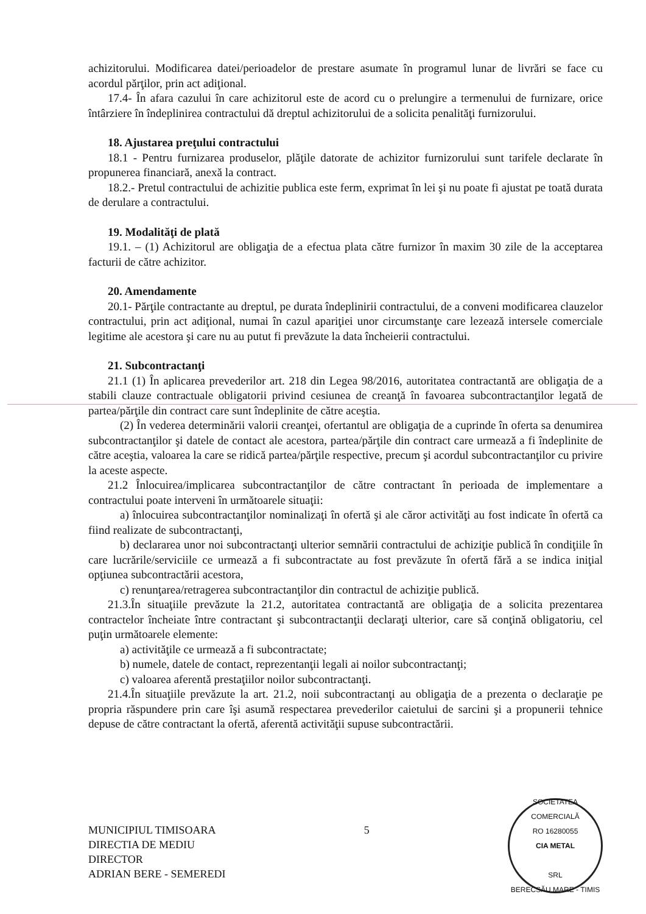achizitorului. Modificarea datei/perioadelor de prestare asumate în programul lunar de livrări se face cu acordul părţilor, prin act adiţional.
17.4- În afara cazului în care achizitorul este de acord cu o prelungire a termenului de furnizare, orice întârziere în îndeplinirea contractului dă dreptul achizitorului de a solicita penalităţi furnizorului.
18. Ajustarea preţului contractului
18.1 - Pentru furnizarea produselor, plăţile datorate de achizitor furnizorului sunt tarifele declarate în propunerea financiară, anexă la contract.
18.2.- Pretul contractului de achizitie publica este ferm, exprimat în lei şi nu poate fi ajustat pe toată durata de derulare a contractului.
19. Modalităţi de plată
19.1. – (1) Achizitorul are obligaţia de a efectua plata către furnizor în maxim 30 zile de la acceptarea facturii de către achizitor.
20. Amendamente
20.1- Părţile contractante au dreptul, pe durata îndeplinirii contractului, de a conveni modificarea clauzelor contractului, prin act adiţional, numai în cazul apariţiei unor circumstanţe care lezează intersele comerciale legitime ale acestora şi care nu au putut fi prevăzute la data încheierii contractului.
21. Subcontractanţi
21.1 (1) În aplicarea prevederilor art. 218 din Legea 98/2016, autoritatea contractantă are obligaţia de a stabili clauze contractuale obligatorii privind cesiunea de creanţă în favoarea subcontractanţilor legată de partea/părţile din contract care sunt îndeplinite de către aceştia.
(2) În vederea determinării valorii creanţei, ofertantul are obligaţia de a cuprinde în oferta sa denumirea subcontractanţilor şi datele de contact ale acestora, partea/părţile din contract care urmează a fi îndeplinite de către aceştia, valoarea la care se ridică partea/părţile respective, precum şi acordul subcontractanţilor cu privire la aceste aspecte.
21.2 Înlocuirea/implicarea subcontractanţilor de către contractant în perioada de implementare a contractului poate interveni în următoarele situaţii:
a) înlocuirea subcontractanţilor nominalizaţi în ofertă şi ale căror activităţi au fost indicate în ofertă ca fiind realizate de subcontractanţi,
b) declararea unor noi subcontractanţi ulterior semnării contractului de achiziţie publică în condiţiile în care lucrările/serviciile ce urmează a fi subcontractate au fost prevăzute în ofertă fără a se indica iniţial opţiunea subcontractării acestora,
c) renunţarea/retragerea subcontractanţilor din contractul de achiziţie publică.
21.3.În situaţiile prevăzute la 21.2, autoritatea contractantă are obligaţia de a solicita prezentarea contractelor încheiate între contractant şi subcontractanţii declaraţi ulterior, care să conţină obligatoriu, cel puţin următoarele elemente:
a) activităţile ce urmează a fi subcontractate;
b) numele, datele de contact, reprezentanţii legali ai noilor subcontractanţi;
c) valoarea aferentă prestaţiilor noilor subcontractanţi.
21.4.În situaţiile prevăzute la art. 21.2, noii subcontractanţi au obligaţia de a prezenta o declaraţie pe propria răspundere prin care îşi asumă respectarea prevederilor caietului de sarcini şi a propunerii tehnice depuse de către contractant la ofertă, aferentă activităţii supuse subcontractării.
MUNICIPIUL TIMISOARA
DIRECTIA DE MEDIU
DIRECTOR
ADRIAN BERE - SEMEREDI
5
SOCIETATEA COMERCIALĂ
RO 16280055
CIA METAL
SRL
BERECSĂU MARE - TIMIS